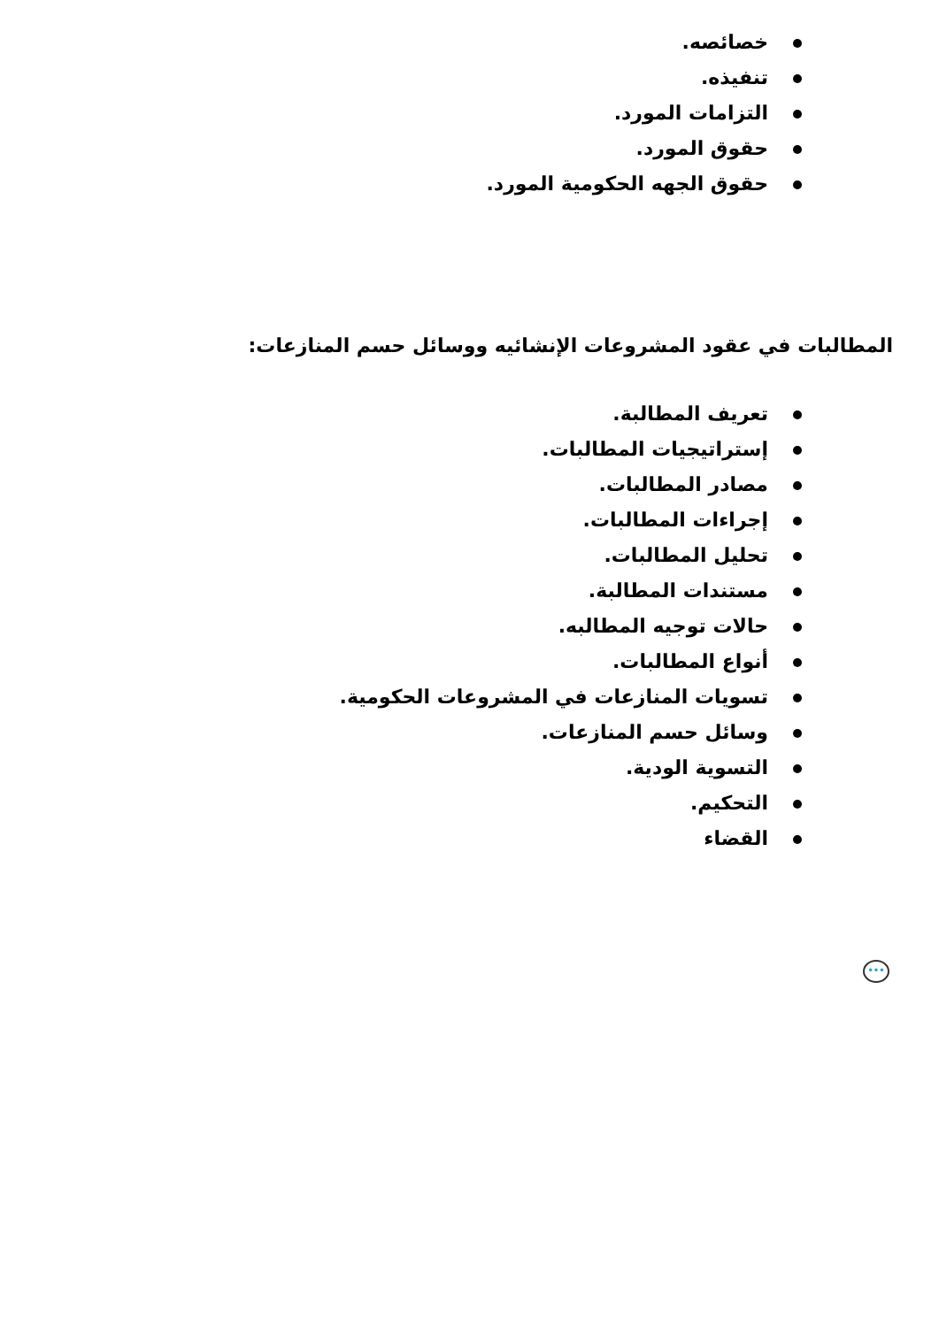خصائصه.
تنفيذه.
التزامات المورد.
حقوق المورد.
حقوق الجهه الحكومية المورد.
المطالبات في عقود المشروعات الإنشائيه ووسائل حسم المنازعات:
تعريف المطالبة.
إستراتيجيات المطالبات.
مصادر المطالبات.
إجراءات المطالبات.
تحليل المطالبات.
مستندات المطالبة.
حالات توجيه المطالبه.
أنواع المطالبات.
تسويات المنازعات في المشروعات الحكومية.
وسائل حسم المنازعات.
التسوية الودية.
التحكيم.
القضاء
•••